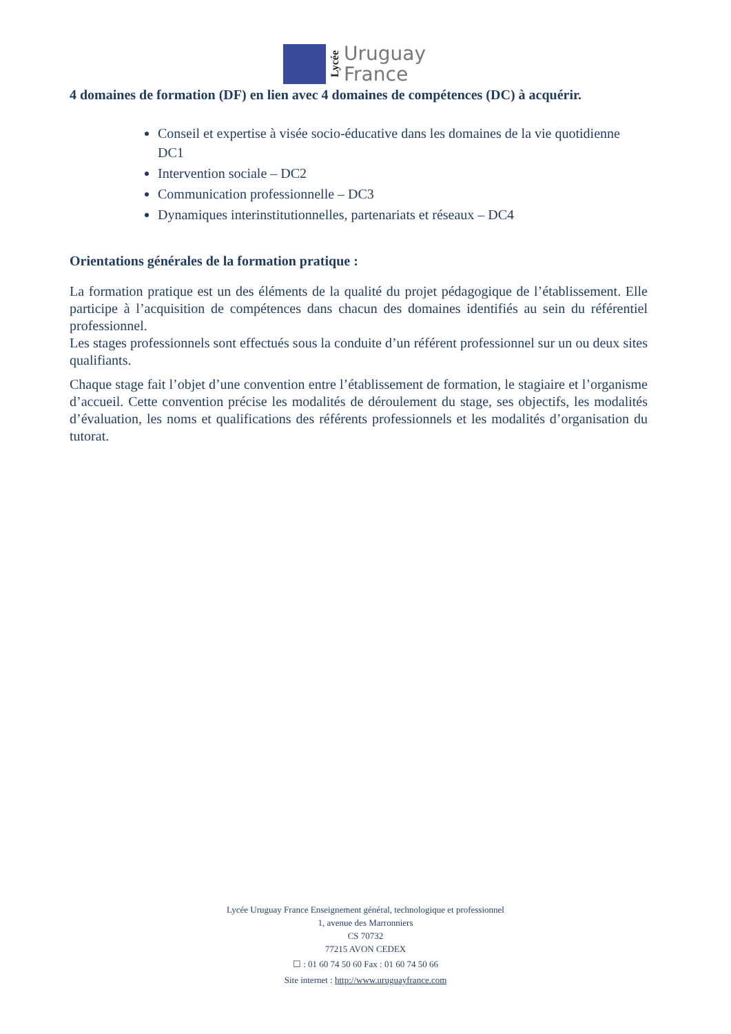Lycée
Uruguay
France
4 domaines de formation (DF) en lien avec 4 domaines de compétences (DC) à acquérir.
Conseil et expertise à visée socio-éducative dans les domaines de la vie quotidienne DC1
Intervention sociale – DC2
Communication professionnelle – DC3
Dynamiques interinstitutionnelles, partenariats et réseaux – DC4
Orientations générales de la formation pratique :
La formation pratique est un des éléments de la qualité du projet pédagogique de l’établissement. Elle participe à l’acquisition de compétences dans chacun des domaines identifiés au sein du référentiel professionnel.
Les stages professionnels sont effectués sous la conduite d’un référent professionnel sur un ou deux sites qualifiants.
Chaque stage fait l’objet d’une convention entre l’établissement de formation, le stagiaire et l’organisme d’accueil. Cette convention précise les modalités de déroulement du stage, ses objectifs, les modalités d’évaluation, les noms et qualifications des référents professionnels et les modalités d’organisation du tutorat.
Lycée Uruguay France Enseignement général, technologique et professionnel
1, avenue des Marronniers
CS 70732
77215 AVON CEDEX
☐ : 01 60 74 50 60 Fax : 01 60 74 50 66
Site internet : http://www.uruguayfrance.com